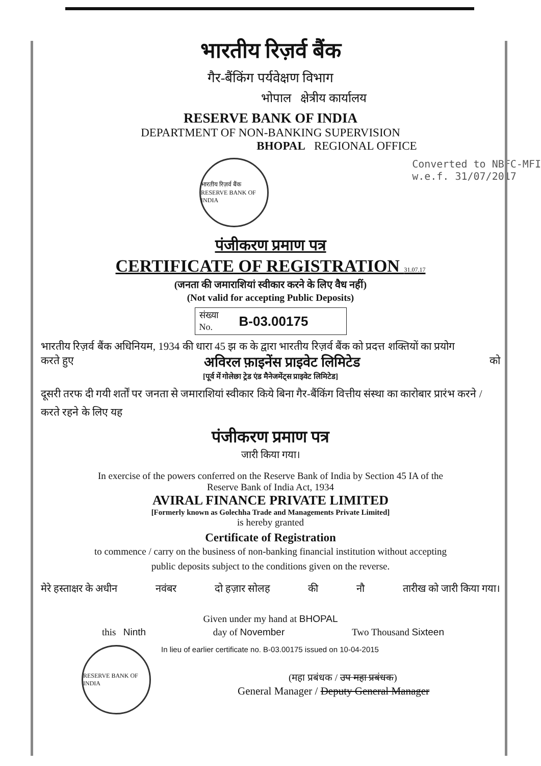भारतीय रिज़र्व बैंक
गैर-बैंकिंग पर्यवेक्षण विभाग
भोपाल क्षेत्रीय कार्यालय
RESERVE BANK OF INDIA
DEPARTMENT OF NON-BANKING SUPERVISION
BHOPAL REGIONAL OFFICE
भारतीय रिज़र्व बैंक RESERVE BANK OF INDIA
Converted to NBFC-MFI
w.e.f. 31/07/2017
पंजीकरण प्रमाण पत्र
CERTIFICATE OF REGISTRATION 31.07.17
(जनता की जमाराशियां स्वीकार करने के लिए वैध नहीं)
(Not valid for accepting Public Deposits)
संख्या
No.
B-03.00175
भारतीय रिज़र्व बैंक अधिनियम, 1934 की धारा 45 झ क के द्वारा भारतीय रिज़र्व बैंक को प्रदत्त शक्तियों का प्रयोग
करते हुए अविरल फ़ाइनेंस प्राइवेट लिमिटेड को
[पूर्व में गोलेछा ट्रेड एंड मैनेजमेंट्स प्राइवेट लिमिटेड]
दूसरी तरफ दी गयी शर्तों पर जनता से जमाराशियां स्वीकार किये बिना गैर-बैंकिंग वित्तीय संस्था का कारोबार प्रारंभ करने / करते रहने के लिए यह
पंजीकरण प्रमाण पत्र
जारी किया गया।
In exercise of the powers conferred on the Reserve Bank of India by Section 45 IA of the
Reserve Bank of India Act, 1934
AVIRAL FINANCE PRIVATE LIMITED
[Formerly known as Golechha Trade and Managements Private Limited]
is hereby granted
Certificate of Registration
to commence / carry on the business of non-banking financial institution without accepting
public deposits subject to the conditions given on the reverse.
मेरे हस्ताक्षर के अधीन नवंबर दो हज़ार सोलह की नौ तारीख को जारी किया गया।
Given under my hand at BHOPAL
this Ninth day of November Two Thousand Sixteen
RESERVE BANK OF INDIA
In lieu of earlier certificate no. B-03.00175 issued on 10-04-2015
(महा प्रबंधक / उप महा प्रबंधक)
General Manager / Deputy General Manager